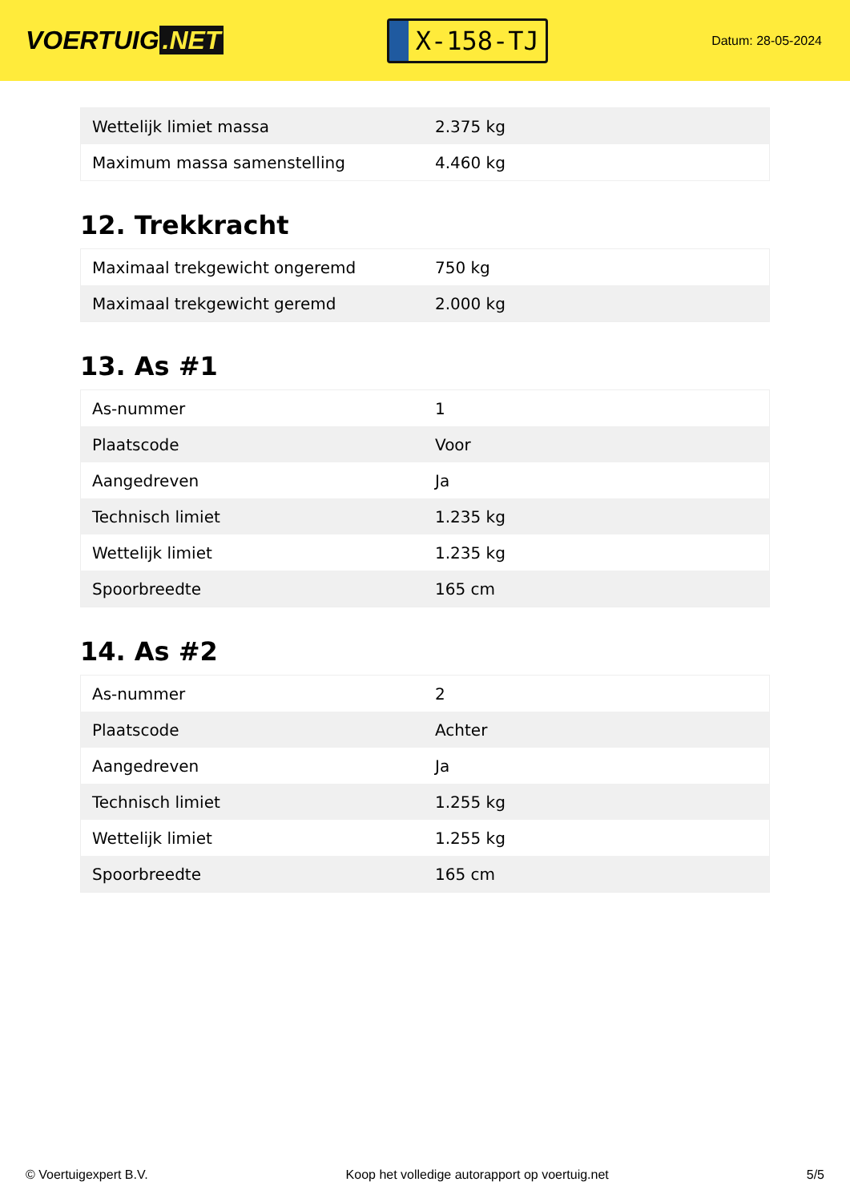VOERTUIG.NET
X-158-TJ
Datum: 28-05-2024
| Wettelijk limiet massa | 2.375 kg |
| Maximum massa samenstelling | 4.460 kg |
12. Trekkracht
| Maximaal trekgewicht ongeremd | 750 kg |
| Maximaal trekgewicht geremd | 2.000 kg |
13. As #1
| As-nummer | 1 |
| Plaatscode | Voor |
| Aangedreven | Ja |
| Technisch limiet | 1.235 kg |
| Wettelijk limiet | 1.235 kg |
| Spoorbreedte | 165 cm |
14. As #2
| As-nummer | 2 |
| Plaatscode | Achter |
| Aangedreven | Ja |
| Technisch limiet | 1.255 kg |
| Wettelijk limiet | 1.255 kg |
| Spoorbreedte | 165 cm |
© Voertuigexpert B.V. Koop het volledige autorapport op voertuig.net 5/5